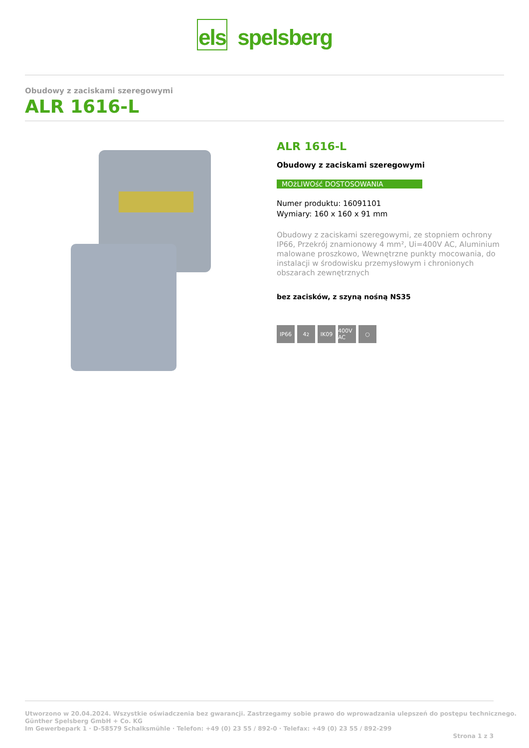els spelsberg
Obudowy z zaciskami szeregowymi
ALR 1616-L
ALR 1616-L
Obudowy z zaciskami szeregowymi
MOżLIWOść DOSTOSOWANIA
Numer produktu: 16091101
Wymiary: 160 x 160 x 91 mm
Obudowy z zaciskami szeregowymi, ze stopniem ochrony IP66, Przekrój znamionowy 4 mm², Ui=400V AC, Aluminium malowane proszkowo, Wewnętrzne punkty mocowania, do instalacji w środowisku przemysłowym i chronionych obszarach zewnętrznych
bez zacisków, z szyną nośną NS35
IP66 4<sup>2</sup> IK09 400V AC ○
Utworzono w 20.04.2024. Wszystkie oświadczenia bez gwarancji. Zastrzegamy sobie prawo do wprowadzania ulepszeń do postępu technicznego.
Günther Spelsberg GmbH + Co. KG
Im Gewerbepark 1 · D-58579 Schalksmühle · Telefon: +49 (0) 23 55 / 892-0 · Telefax: +49 (0) 23 55 / 892-299
Strona 1 z 3